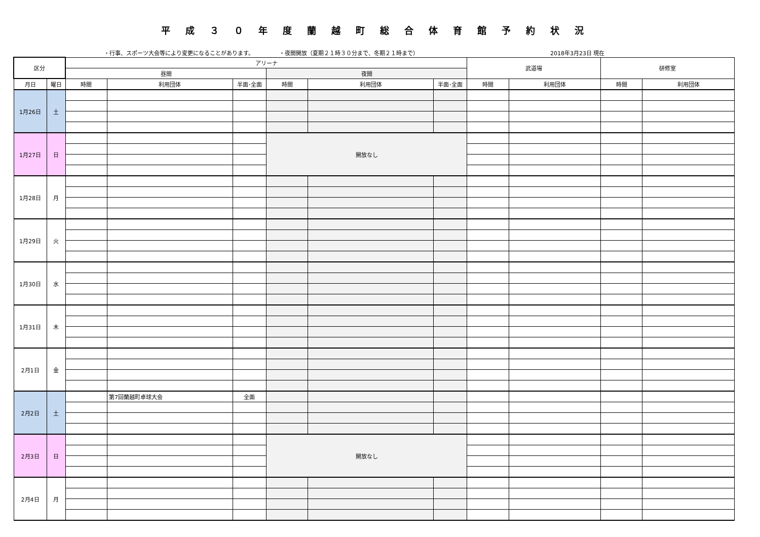平成３０年度蘭越町総合体育館予約状況
・行事、スポーツ大会等により変更になることがあります。 ・夜間開放（夏期２１時３０分まで、冬期２１時まで） 2018年3月23日 現在
| 区分 | | アリーナ | | | | | | 武道場 | | 研修室 | |
| --- | --- | --- | --- | --- | --- | --- | --- | --- | --- | --- | --- |
| | | 昼間 | | | 夜間 | | | | | | |
| 月日 | 曜日 | 時間 | 利用団体 | 半面･全面 | 時間 | 利用団体 | 半面･全面 | 時間 | 利用団体 | 時間 | 利用団体 |
| 1月26日 | 土 | | | | | | | | | | |
| 1月27日 | 日 | | | | 開放なし | | | | | | |
| 1月28日 | 月 | | | | | | | | | | |
| 1月29日 | 火 | | | | | | | | | | |
| 1月30日 | 水 | | | | | | | | | | |
| 1月31日 | 木 | | | | | | | | | | |
| 2月1日 | 金 | | | | | | | | | | |
| 2月2日 | 土 | | 第7回蘭越町卓球大会 | 全面 | | | | | | | |
| 2月3日 | 日 | | | | 開放なし | | | | | | |
| 2月4日 | 月 | | | | | | | | | | |